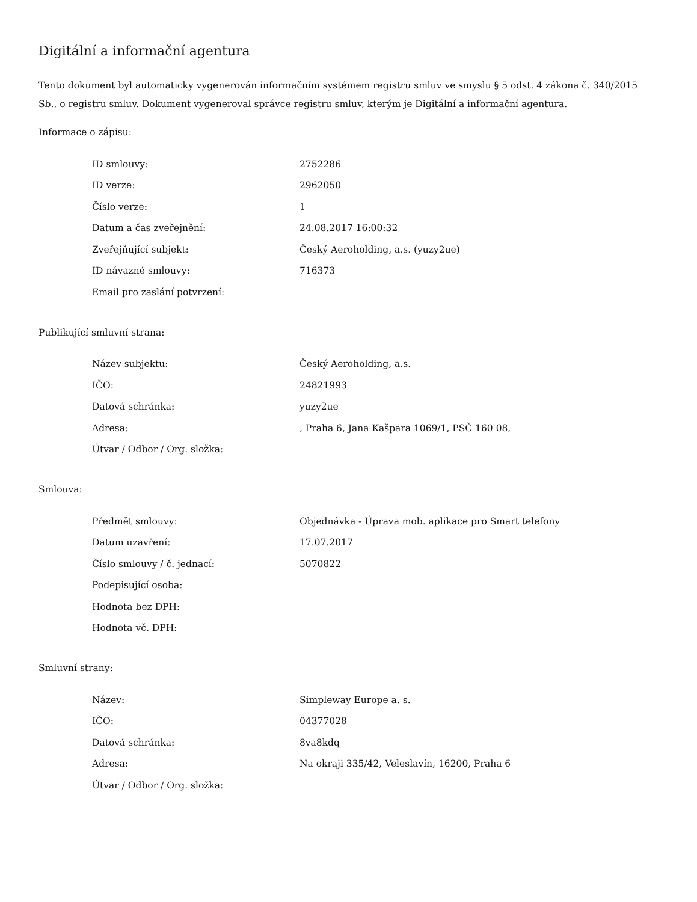Digitální a informační agentura
Tento dokument byl automaticky vygenerován informačním systémem registru smluv ve smyslu § 5 odst. 4 zákona č. 340/2015 Sb., o registru smluv. Dokument vygeneroval správce registru smluv, kterým je Digitální a informační agentura.
Informace o zápisu:
| ID smlouvy: | 2752286 |
| ID verze: | 2962050 |
| Číslo verze: | 1 |
| Datum a čas zveřejnění: | 24.08.2017 16:00:32 |
| Zveřejňující subjekt: | Český Aeroholding, a.s. (yuzy2ue) |
| ID návazné smlouvy: | 716373 |
| Email pro zaslání potvrzení: | |
Publikující smluvní strana:
| Název subjektu: | Český Aeroholding, a.s. |
| IČO: | 24821993 |
| Datová schránka: | yuzy2ue |
| Adresa: | , Praha 6, Jana Kašpara 1069/1, PSČ 160 08, |
| Útvar / Odbor / Org. složka: | |
Smlouva:
| Předmět smlouvy: | Objednávka - Úprava mob. aplikace pro Smart telefony |
| Datum uzavření: | 17.07.2017 |
| Číslo smlouvy / č. jednací: | 5070822 |
| Podepisující osoba: | |
| Hodnota bez DPH: | |
| Hodnota vč. DPH: | |
Smluvní strany:
| Název: | Simpleway Europe a. s. |
| IČO: | 04377028 |
| Datová schránka: | 8va8kdq |
| Adresa: | Na okraji 335/42, Veleslavín, 16200, Praha 6 |
| Útvar / Odbor / Org. složka: | |